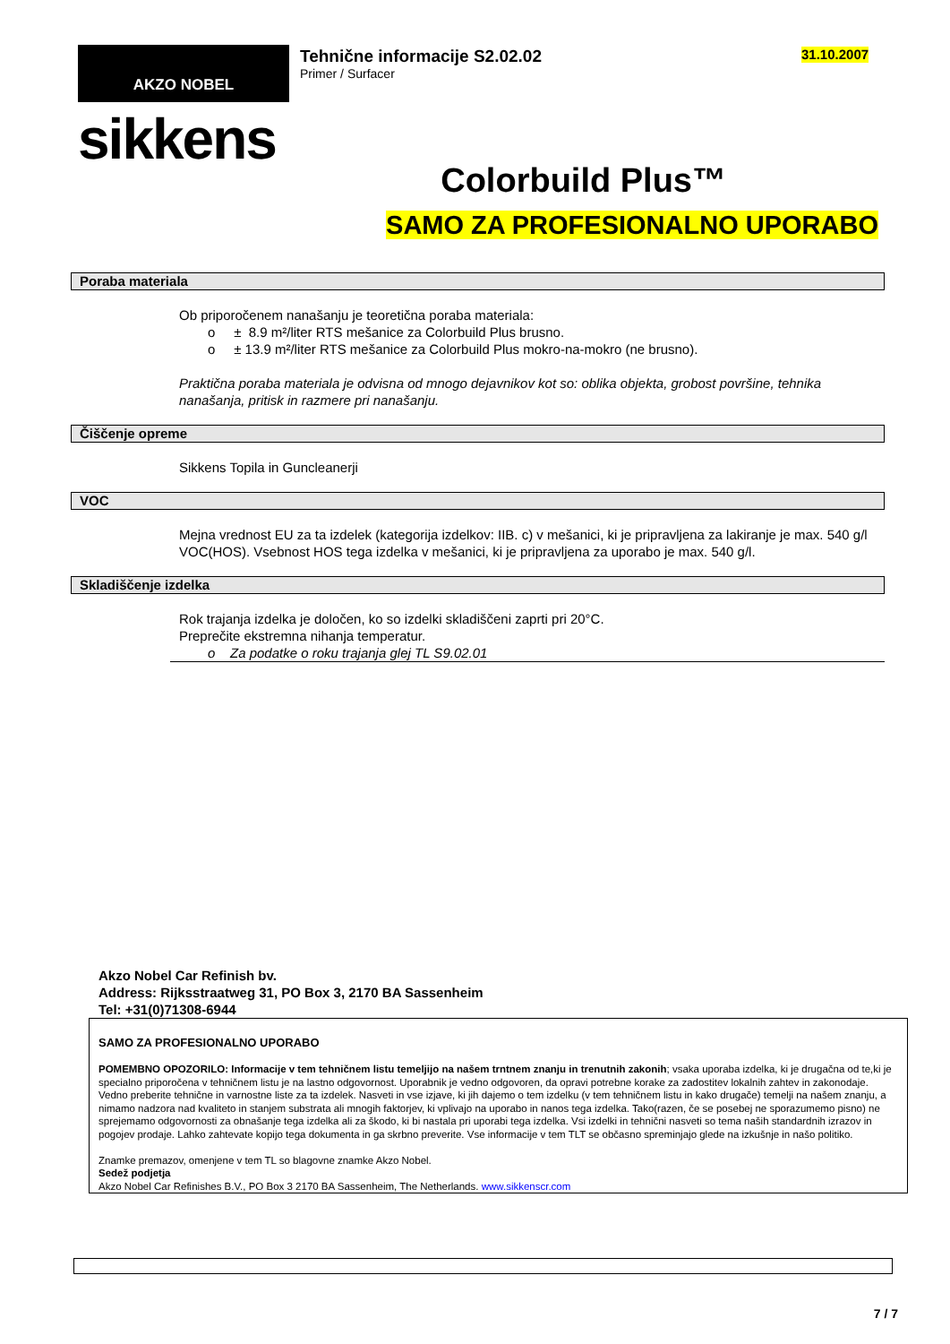AKZO NOBEL
sikkens
Tehnične informacije S2.02.02
Primer / Surfacer
31.10.2007
Colorbuild Plus™
SAMO ZA PROFESIONALNO UPORABO
Poraba materiala
Ob priporočenem nanašanju je teoretična poraba materiala:
o ± 8.9 m²/liter RTS mešanice za Colorbuild Plus brusno.
o ± 13.9 m²/liter RTS mešanice za Colorbuild Plus mokro-na-mokro (ne brusno).
Praktična poraba materiala je odvisna od mnogo dejavnikov kot so: oblika objekta, grobost površine, tehnika nanašanja, pritisk in razmere pri nanašanju.
Čiščenje opreme
Sikkens Topila in Guncleanerji
VOC
Mejna vrednost EU za ta izdelek (kategorija izdelkov: IIB. c) v mešanici, ki je pripravljena za lakiranje je max. 540 g/l VOC(HOS). Vsebnost HOS tega izdelka v mešanici, ki je pripravljena za uporabo je max. 540 g/l.
Skladiščenje izdelka
Rok trajanja izdelka je določen, ko so izdelki skladiščeni zaprti pri 20°C.
Preprečite ekstremna nihanja temperatur.
o Za podatke o roku trajanja glej TL S9.02.01
Akzo Nobel Car Refinish bv.
Address: Rijksstraatweg 31, PO Box 3, 2170 BA Sassenheim
Tel: +31(0)71308-6944
SAMO ZA PROFESIONALNO UPORABO
POMEMBNO OPOZORILO: Informacije v tem tehničnem listu temeljijo na našem trntnem znanju in trenutnih zakonih; vsaka uporaba izdelka, ki je drugačna od te,ki je specialno priporočena v tehničnem listu je na lastno odgovornost. Uporabnik je vedno odgovoren, da opravi potrebne korake za zadostitev lokalnih zahtev in zakonodaje. Vedno preberite tehnične in varnostne liste za ta izdelek. Nasveti in vse izjave, ki jih dajemo o tem izdelku (v tem tehničnem listu in kako drugače) temelji na našem znanju, a nimamo nadzora nad kvaliteto in stanjem substrata ali mnogih faktorjev, ki vplivajo na uporabo in nanos tega izdelka. Tako(razen, če se posebej ne sporazumemo pisno) ne sprejemamo odgovornosti za obnašanje tega izdelka ali za škodo, ki bi nastala pri uporabi tega izdelka. Vsi izdelki in tehnični nasveti so tema naših standardnih izrazov in pogojev prodaje. Lahko zahtevate kopijo tega dokumenta in ga skrbno preverite. Vse informacije v tem TLT se občasno spreminjajo glede na izkušnje in našo politiko.
Znamke premazov, omenjene v tem TL so blagovne znamke Akzo Nobel.
Sedež podjetja
Akzo Nobel Car Refinishes B.V., PO Box 3 2170 BA Sassenheim, The Netherlands. www.sikkenscr.com
7 / 7